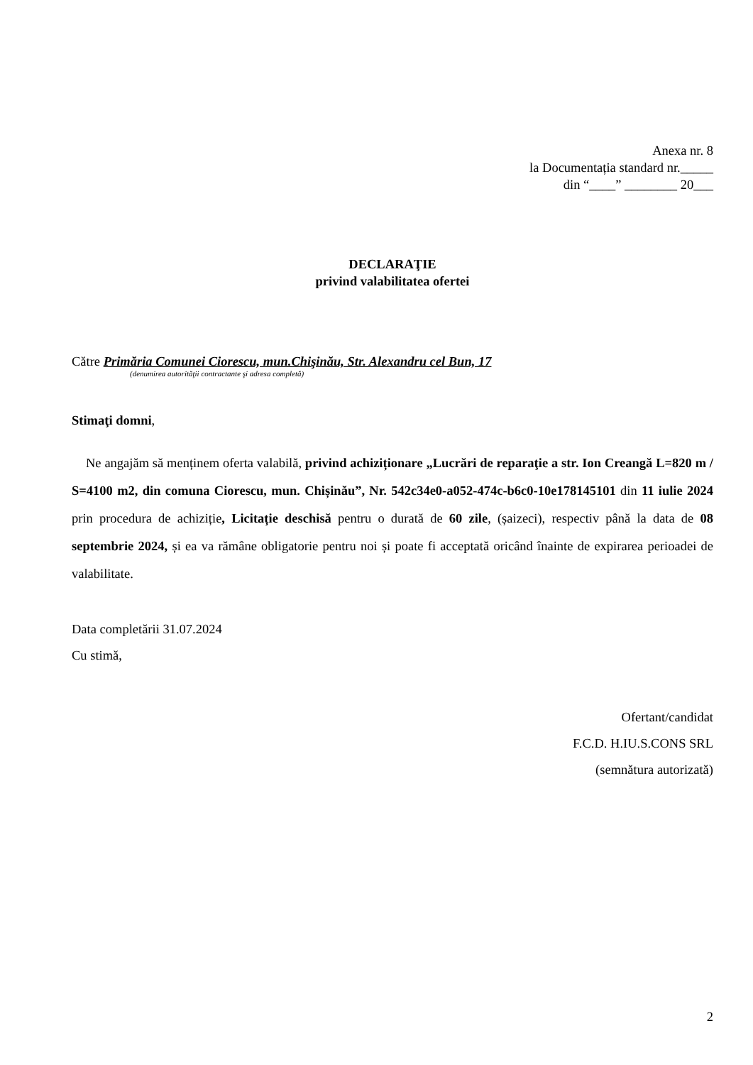Anexa nr. 8
la Documentația standard nr._____
din “____” ________ 20___
DECLARAŢIE
privind valabilitatea ofertei
Către Primăria Comunei Ciorescu, mun.Chişinău, Str. Alexandru cel Bun, 17
(denumirea autorităţii contractante şi adresa completă)
Stimaţi domni,
Ne angajăm să menținem oferta valabilă, privind achiziționare „Lucrări de reparaţie a str. Ion Creangă L=820 m / S=4100 m2, din comuna Ciorescu, mun. Chișinău”, Nr. 542c34e0-a052-474c-b6c0-10e178145101 din 11 iulie 2024 prin procedura de achiziție, Licitație deschisă pentru o durată de 60 zile, (șaizeci), respectiv până la data de 08 septembrie 2024, și ea va rămâne obligatorie pentru noi și poate fi acceptată oricând înainte de expirarea perioadei de valabilitate.
Data completării 31.07.2024
Cu stimă,
Ofertant/candidat
F.C.D. H.IU.S.CONS SRL
(semnătura autorizată)
2